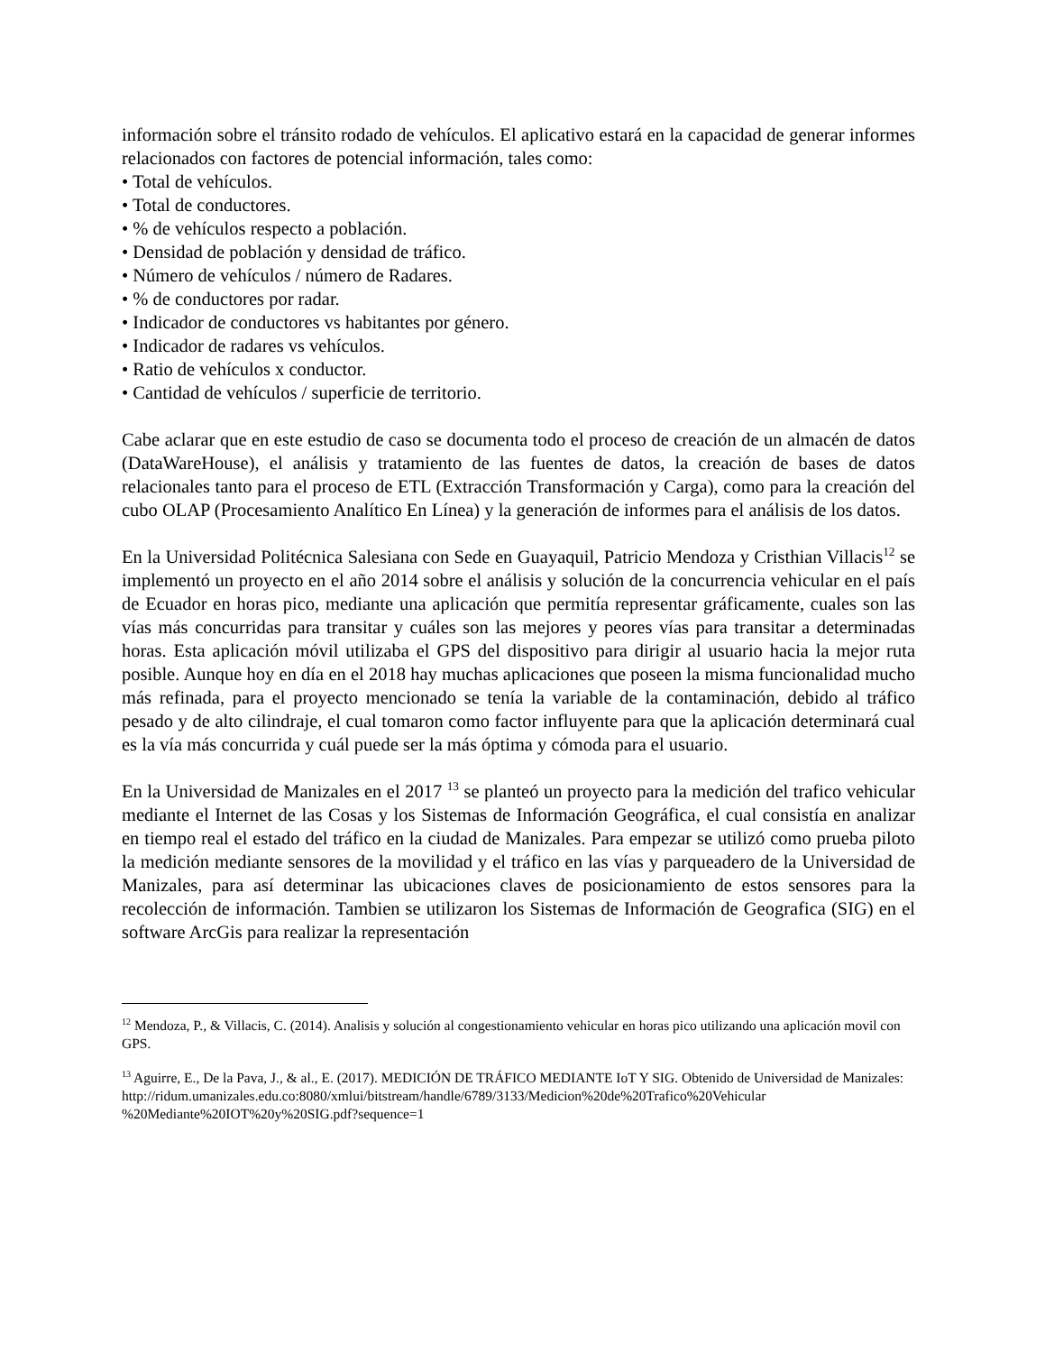información sobre el tránsito rodado de vehículos. El aplicativo estará en la capacidad de generar informes relacionados con factores de potencial información, tales como:
• Total de vehículos.
• Total de conductores.
• % de vehículos respecto a población.
• Densidad de población y densidad de tráfico.
• Número de vehículos / número de Radares.
• % de conductores por radar.
• Indicador de conductores vs habitantes por género.
• Indicador de radares vs vehículos.
• Ratio de vehículos x conductor.
• Cantidad de vehículos / superficie de territorio.
Cabe aclarar que en este estudio de caso se documenta todo el proceso de creación de un almacén de datos (DataWareHouse), el análisis y tratamiento de las fuentes de datos, la creación de bases de datos relacionales tanto para el proceso de ETL (Extracción Transformación y Carga), como para la creación del cubo OLAP (Procesamiento Analítico En Línea) y la generación de informes para el análisis de los datos.
En la Universidad Politécnica Salesiana con Sede en Guayaquil, Patricio Mendoza y Cristhian Villacis<sup>12</sup> se implementó un proyecto en el año 2014 sobre el análisis y solución de la concurrencia vehicular en el país de Ecuador en horas pico, mediante una aplicación que permitía representar gráficamente, cuales son las vías más concurridas para transitar y cuáles son las mejores y peores vías para transitar a determinadas horas. Esta aplicación móvil utilizaba el GPS del dispositivo para dirigir al usuario hacia la mejor ruta posible. Aunque hoy en día en el 2018 hay muchas aplicaciones que poseen la misma funcionalidad mucho más refinada, para el proyecto mencionado se tenía la variable de la contaminación, debido al tráfico pesado y de alto cilindraje, el cual tomaron como factor influyente para que la aplicación determinará cual es la vía más concurrida y cuál puede ser la más óptima y cómoda para el usuario.
En la Universidad de Manizales en el 2017 <sup>13</sup> se planteó un proyecto para la medición del trafico vehicular mediante el Internet de las Cosas y los Sistemas de Información Geográfica, el cual consistía en analizar en tiempo real el estado del tráfico en la ciudad de Manizales. Para empezar se utilizó como prueba piloto la medición mediante sensores de la movilidad y el tráfico en las vías y parqueadero de la Universidad de Manizales, para así determinar las ubicaciones claves de posicionamiento de estos sensores para la recolección de información. Tambien se utilizaron los Sistemas de Información de Geografica (SIG) en el software ArcGis para realizar la representación
<sup>12</sup> Mendoza, P., & Villacis, C. (2014). Analisis y solución al congestionamiento vehicular en horas pico utilizando una aplicación movil con GPS.
<sup>13</sup> Aguirre, E., De la Pava, J., & al., E. (2017). MEDICIÓN DE TRÁFICO MEDIANTE IoT Y SIG. Obtenido de Universidad de Manizales:
http://ridum.umanizales.edu.co:8080/xmlui/bitstream/handle/6789/3133/Medicion%20de%20Trafico%20Vehicular %20Mediante%20IOT%20y%20SIG.pdf?sequence=1